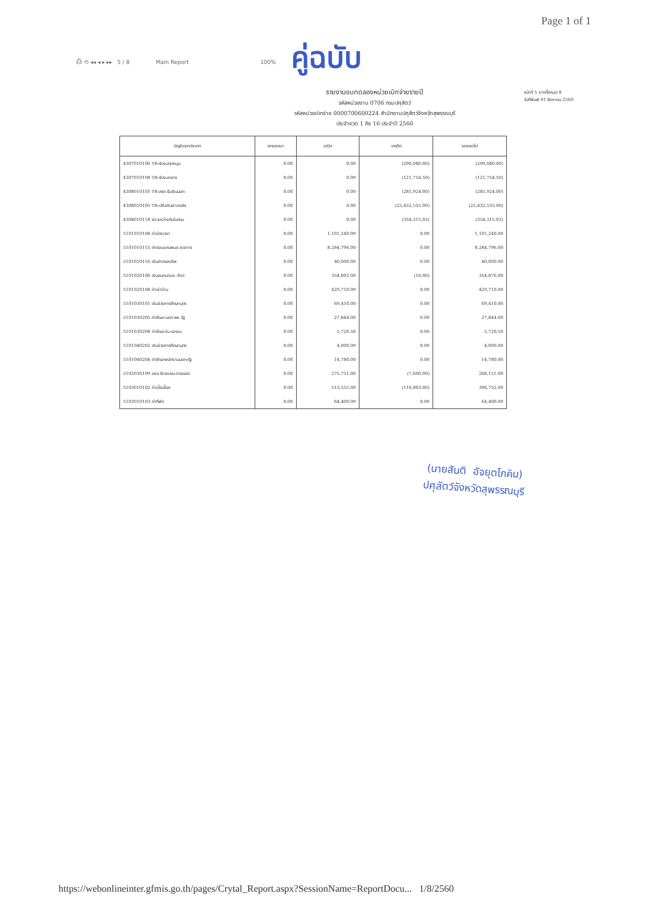Page 1 of 1
⎙ ⟲ ◂◂ ◂ ▸ ▸▸ 5 / 8 Main Report 100%
คู่ฉบับ
รายงานงบทดลองหน่วยเบิกจ่ายรายปี
รหัสหน่วยงาน 0706 กรมปศุสัตว์
รหัสหน่วยเบิกจ่าย 0000700600224 สำนักงานปศุสัตว์จังหวัดสุพรรณบุรี
ประจำงวด 1 ถึง 16 ประจำปี 2560
หน้าที่ 5 จากทั้งหมด 8
วันที่พิมพ์ 01 สิงหาคม 2560
| บัญชีแยกประเภท | ยกยอดมา | เดบิต | เครดิต | ยกยอดไป |
| --- | --- | --- | --- | --- |
| 4307010106 TR-รับงบฤดหนุน | 0.00 | 0.00 | (290,080.00) | (290,080.00) |
| 4307010108 TR-รับงบกลาง | 0.00 | 0.00 | (121,754.50) | (121,754.50) |
| 4308010101 TR-สรก.รับเงินนอก | 0.00 | 0.00 | (285,924.00) | (285,924.00) |
| 4308010105 TR-ปรับเงินฝากคลัง | 0.00 | 0.00 | (25,432,555.00) | (25,432,555.00) |
| 4308010118 รด.ระหว่างกันในกรม | 0.00 | 0.00 | (354,315.03) | (354,315.03) |
| 5101010108 ค่าล่วงเวลา | 0.00 | 1,101,240.00 | 0.00 | 1,101,240.00 |
| 5101010115 ค่าตอบแทนพนง.ราชการ | 0.00 | 8,284,796.00 | 0.00 | 8,284,796.00 |
| 5101010116 เงินค่าครองชีพ | 0.00 | 40,000.00 | 0.00 | 40,000.00 |
| 5101020106 เงินสมทบกบข.-Rel | 0.00 | 354,892.00 | (16.00) | 354,876.00 |
| 5101020108 ค่าเช่าบ้าน | 0.00 | 429,710.00 | 0.00 | 429,710.00 |
| 5101030101 เงินช่วยการศึกษาบุตร | 0.00 | 69,410.00 | 0.00 | 69,410.00 |
| 5101030205 ค่ารักษา-นอก-รพ.รัฐ | 0.00 | 27,844.00 | 0.00 | 27,844.00 |
| 5101030208 ค่ารักษา-ใน-เอกชน | 0.00 | 5,720.50 | 0.00 | 5,720.50 |
| 5101040202 เงินช่วยการศึกษาบุตร | 0.00 | 4,000.00 | 0.00 | 4,000.00 |
| 5101040204 ค่ารักษาพนักงานนอก-รัฐ | 0.00 | 14,780.00 | 0.00 | 14,780.00 |
| 5102030199 คชจ.ฝึกอบรม-ภายนอก | 0.00 | 275,751.00 | (7,600.00) | 268,151.00 |
| 5103010102 ค่าเบี้ยเลี้ยง | 0.00 | 513,555.00 | (116,803.00) | 396,752.00 |
| 5103010103 ค่าที่พัก | 0.00 | 64,400.00 | 0.00 | 64,400.00 |
(นายสันติ อัจยุตโภคิน)
ปศุสัตว์จังหวัดสุพรรณบุรี
https://webonlineinter.gfmis.go.th/pages/Crytal_Report.aspx?SessionName=ReportDocu... 1/8/2560